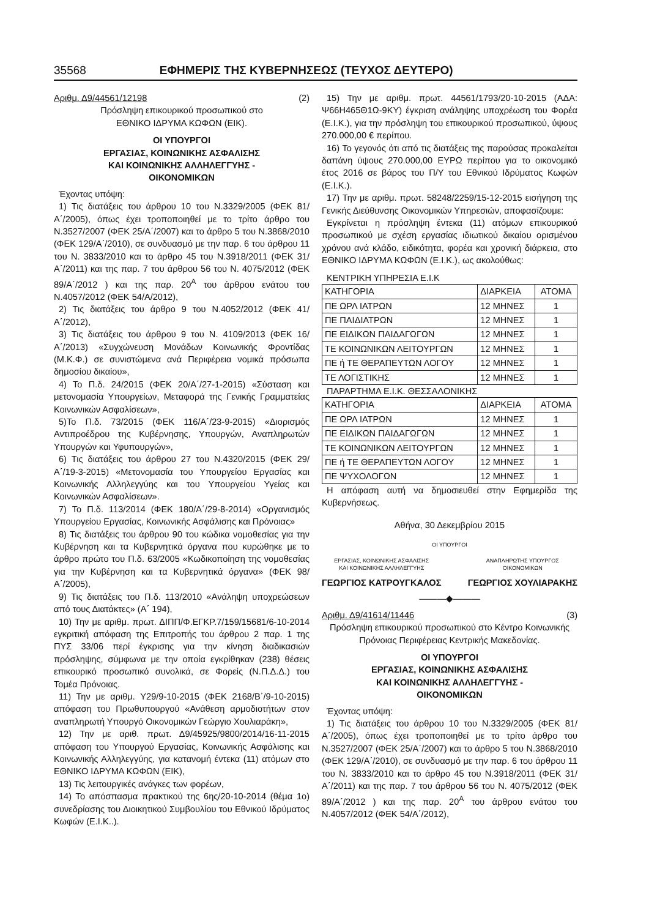35568 ΕΦΗΜΕΡΙΣ ΤΗΣ ΚΥΒΕΡΝΗΣΕΩΣ (ΤΕΥΧΟΣ ΔΕΥΤΕΡΟ)
Αριθμ. Δ9/44561/12198 (2)
Πρόσληψη επικουρικού προσωπικού στο
ΕΘΝΙΚΟ ΙΔΡΥΜΑ ΚΩΦΩΝ (ΕΙΚ).
ΟΙ ΥΠΟΥΡΓΟΙ
ΕΡΓΑΣΙΑΣ, ΚΟΙΝΩΝΙΚΗΣ ΑΣΦΑΛΙΣΗΣ
ΚΑΙ ΚΟΙΝΩΝΙΚΗΣ ΑΛΛΗΛΕΓΓΥΗΣ -
ΟΙΚΟΝΟΜΙΚΩΝ
Έχοντας υπόψη:
1) Τις διατάξεις του άρθρου 10 του Ν.3329/2005 (ΦΕΚ 81/Α΄/2005), όπως έχει τροποποιηθεί με το τρίτο άρθρο του Ν.3527/2007 (ΦΕΚ 25/Α΄/2007) και το άρθρο 5 του Ν.3868/2010 (ΦΕΚ 129/Α΄/2010), σε συνδυασμό με την παρ. 6 του άρθρου 11 του Ν. 3833/2010 και το άρθρο 45 του Ν.3918/2011 (ΦΕΚ 31/Α΄/2011) και της παρ. 7 του άρθρου 56 του Ν. 4075/2012 (ΦΕΚ 89/Α΄/2012 ) και της παρ. 20<sup>Α</sup> του άρθρου ενάτου του Ν.4057/2012 (ΦΕΚ 54/Α/2012),
2) Τις διατάξεις του άρθρο 9 του Ν.4052/2012 (ΦΕΚ 41/Α΄/2012),
3) Τις διατάξεις του άρθρου 9 του Ν. 4109/2013 (ΦΕΚ 16/Α΄/2013) «Συγχώνευση Μονάδων Κοινωνικής Φροντίδας (Μ.Κ.Φ.) σε συνιστώμενα ανά Περιφέρεια νομικά πρόσωπα δημοσίου δικαίου»,
4) Το Π.δ. 24/2015 (ΦΕΚ 20/Α΄/27-1-2015) «Σύσταση και μετονομασία Υπουργείων, Μεταφορά της Γενικής Γραμματείας Κοινωνικών Ασφαλίσεων»,
5)Το Π.δ. 73/2015 (ΦΕΚ 116/Α΄/23-9-2015) «Διορισμός Αντιπροέδρου της Κυβέρνησης, Υπουργών, Αναπληρωτών Υπουργών και Υφυπουργών»,
6) Τις διατάξεις του άρθρου 27 του Ν.4320/2015 (ΦΕΚ 29/Α΄/19-3-2015) «Μετονομασία του Υπουργείου Εργασίας και Κοινωνικής Αλληλεγγύης και του Υπουργείου Υγείας και Κοινωνικών Ασφαλίσεων».
7) Το Π.δ. 113/2014 (ΦΕΚ 180/Α΄/29-8-2014) «Οργανισμός Υπουργείου Εργασίας, Κοινωνικής Ασφάλισης και Πρόνοιας»
8) Τις διατάξεις του άρθρου 90 του κώδικα νομοθεσίας για την Κυβέρνηση και τα Κυβερνητικά όργανα που κυρώθηκε με το άρθρο πρώτο του Π.δ. 63/2005 «Κωδικοποίηση της νομοθεσίας για την Κυβέρνηση και τα Κυβερνητικά όργανα» (ΦΕΚ 98/Α΄/2005),
9) Τις διατάξεις του Π.δ. 113/2010 «Ανάληψη υποχρεώσεων από τους Διατάκτες» (Α΄ 194),
10) Την με αριθμ. πρωτ. ΔΙΠΠ/Φ.ΕΓΚΡ.7/159/15681/6-10-2014 εγκριτική απόφαση της Επιτροπής του άρθρου 2 παρ. 1 της ΠΥΣ 33/06 περί έγκρισης για την κίνηση διαδικασιών πρόσληψης, σύμφωνα με την οποία εγκρίθηκαν (238) θέσεις επικουρικό προσωπικό συνολικά, σε Φορείς (Ν.Π.Δ.Δ.) του Τομέα Πρόνοιας.
11) Την με αριθμ. Υ29/9-10-2015 (ΦΕΚ 2168/Β΄/9-10-2015) απόφαση του Πρωθυπουργού «Ανάθεση αρμοδιοτήτων στον αναπληρωτή Υπουργό Οικονομικών Γεώργιο Χουλιαράκη»,
12) Την με αριθ. πρωτ. Δ9/45925/9800/2014/16-11-2015 απόφαση του Υπουργού Εργασίας, Κοινωνικής Ασφάλισης και Κοινωνικής Αλληλεγγύης, για κατανομή έντεκα (11) ατόμων στο ΕΘΝΙΚΟ ΙΔΡΥΜΑ ΚΩΦΩΝ (ΕΙΚ),
13) Τις λειτουργικές ανάγκες των φορέων,
14) Το απόσπασμα πρακτικού της 6ης/20-10-2014 (θέμα 1ο) συνεδρίασης του Διοικητικού Συμβουλίου του Εθνικού Ιδρύματος Κωφών (Ε.Ι.Κ..).
15) Την με αριθμ. πρωτ. 44561/1793/20-10-2015 (ΑΔΑ: Ψ66Η465Θ1Ω-9ΚΥ) έγκριση ανάληψης υποχρέωση του Φορέα (Ε.Ι.Κ.), για την πρόσληψη του επικουρικού προσωπικού, ύψους 270.000,00 € περίπου.
16) Το γεγονός ότι από τις διατάξεις της παρούσας προκαλείται δαπάνη ύψους 270.000,00 ΕΥΡΩ περίπου για το οικονομικό έτος 2016 σε βάρος του Π/Υ του Εθνικού Ιδρύματος Κωφών (Ε.Ι.Κ.).
17) Την με αριθμ. πρωτ. 58248/2259/15-12-2015 εισήγηση της Γενικής Διεύθυνσης Οικονομικών Υπηρεσιών, αποφασίζουμε:
Εγκρίνεται η πρόσληψη έντεκα (11) ατόμων επικουρικού προσωπικού με σχέση εργασίας ιδιωτικού δικαίου ορισμένου χρόνου ανά κλάδο, ειδικότητα, φορέα και χρονική διάρκεια, στο ΕΘΝΙΚΟ ΙΔΡΥΜΑ ΚΩΦΩΝ (Ε.Ι.Κ.), ως ακολούθως:
ΚΕΝΤΡΙΚΗ ΥΠΗΡΕΣΙΑ Ε.Ι.Κ
| ΚΑΤΗΓΟΡΙΑ | ΔΙΑΡΚΕΙΑ | ΑΤΟΜΑ |
| ΠΕ ΩΡΛ ΙΑΤΡΩΝ | 12 ΜΗΝΕΣ | 1 |
| ΠΕ ΠΑΙΔΙΑΤΡΩΝ | 12 ΜΗΝΕΣ | 1 |
| ΠΕ ΕΙΔΙΚΩΝ ΠΑΙΔΑΓΩΓΩΝ | 12 ΜΗΝΕΣ | 1 |
| ΤΕ ΚΟΙΝΩΝΙΚΩΝ ΛΕΙΤΟΥΡΓΩΝ | 12 ΜΗΝΕΣ | 1 |
| ΠΕ ή ΤΕ ΘΕΡΑΠΕΥΤΩΝ ΛΟΓΟΥ | 12 ΜΗΝΕΣ | 1 |
| ΤΕ ΛΟΓΙΣΤΙΚΗΣ | 12 ΜΗΝΕΣ | 1 |
ΠΑΡΑΡΤΗΜΑ Ε.Ι.Κ. ΘΕΣΣΑΛΟΝΙΚΗΣ
| ΚΑΤΗΓΟΡΙΑ | ΔΙΑΡΚΕΙΑ | ΑΤΟΜΑ |
| ΠΕ ΩΡΛ ΙΑΤΡΩΝ | 12 ΜΗΝΕΣ | 1 |
| ΠΕ ΕΙΔΙΚΩΝ ΠΑΙΔΑΓΩΓΩΝ | 12 ΜΗΝΕΣ | 1 |
| ΤΕ ΚΟΙΝΩΝΙΚΩΝ ΛΕΙΤΟΥΡΓΩΝ | 12 ΜΗΝΕΣ | 1 |
| ΠΕ ή ΤΕ ΘΕΡΑΠΕΥΤΩΝ ΛΟΓΟΥ | 12 ΜΗΝΕΣ | 1 |
| ΠΕ ΨΥΧΟΛΟΓΩΝ | 12 ΜΗΝΕΣ | 1 |
Η απόφαση αυτή να δημοσιευθεί στην Εφημερίδα της Κυβερνήσεως.
Αθήνα, 30 Δεκεμβρίου 2015
ΟΙ ΥΠΟΥΡΓΟΙ
ΕΡΓΑΣΙΑΣ, ΚΟΙΝΩΝΙΚΗΣ ΑΣΦΑΛΙΣΗΣ
ΚΑΙ ΚΟΙΝΩΝΙΚΗΣ ΑΛΛΗΛΕΓΓΥΗΣ
ΓΕΩΡΓΙΟΣ ΚΑΤΡΟΥΓΚΑΛΟΣ
ΑΝΑΠΛΗΡΩΤΗΣ ΥΠΟΥΡΓΟΣ
ΟΙΚΟΝΟΜΙΚΩΝ
ΓΕΩΡΓΙΟΣ ΧΟΥΛΙΑΡΑΚΗΣ
―――◆―――
Αριθμ. Δ9/41614/11446 (3)
Πρόσληψη επικουρικού προσωπικού στο Κέντρο Κοινωνικής Πρόνοιας Περιφέρειας Κεντρικής Μακεδονίας.
ΟΙ ΥΠΟΥΡΓΟΙ
ΕΡΓΑΣΙΑΣ, ΚΟΙΝΩΝΙΚΗΣ ΑΣΦΑΛΙΣΗΣ
ΚΑΙ ΚΟΙΝΩΝΙΚΗΣ ΑΛΛΗΛΕΓΓΥΗΣ -
ΟΙΚΟΝΟΜΙΚΩΝ
Έχοντας υπόψη:
1) Τις διατάξεις του άρθρου 10 του Ν.3329/2005 (ΦΕΚ 81/Α΄/2005), όπως έχει τροποποιηθεί με το τρίτο άρθρο του Ν.3527/2007 (ΦΕΚ 25/Α΄/2007) και το άρθρο 5 του Ν.3868/2010 (ΦΕΚ 129/Α΄/2010), σε συνδυασμό με την παρ. 6 του άρθρου 11 του Ν. 3833/2010 και το άρθρο 45 του Ν.3918/2011 (ΦΕΚ 31/Α΄/2011) και της παρ. 7 του άρθρου 56 του Ν. 4075/2012 (ΦΕΚ 89/Α΄/2012 ) και της παρ. 20<sup>Α</sup> του άρθρου ενάτου του Ν.4057/2012 (ΦΕΚ 54/Α΄/2012),